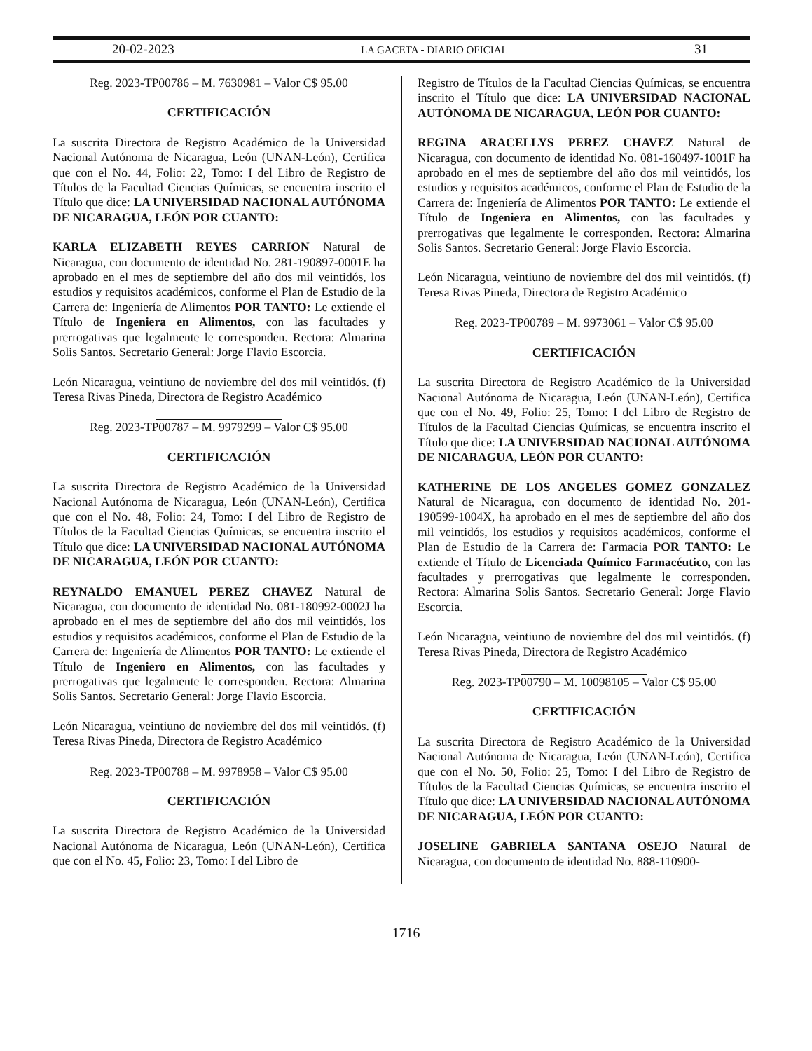20-02-2023 LA GACETA - DIARIO OFICIAL 31
Reg. 2023-TP00786 – M. 7630981 – Valor C$ 95.00
CERTIFICACIÓN
La suscrita Directora de Registro Académico de la Universidad Nacional Autónoma de Nicaragua, León (UNAN-León), Certifica que con el No. 44, Folio: 22, Tomo: I del Libro de Registro de Títulos de la Facultad Ciencias Químicas, se encuentra inscrito el Título que dice: LA UNIVERSIDAD NACIONAL AUTÓNOMA DE NICARAGUA, LEÓN POR CUANTO:
KARLA ELIZABETH REYES CARRION Natural de Nicaragua, con documento de identidad No. 281-190897-0001E ha aprobado en el mes de septiembre del año dos mil veintidós, los estudios y requisitos académicos, conforme el Plan de Estudio de la Carrera de: Ingeniería de Alimentos POR TANTO: Le extiende el Título de Ingeniera en Alimentos, con las facultades y prerrogativas que legalmente le corresponden. Rectora: Almarina Solis Santos. Secretario General: Jorge Flavio Escorcia.
León Nicaragua, veintiuno de noviembre del dos mil veintidós. (f) Teresa Rivas Pineda, Directora de Registro Académico
Reg. 2023-TP00787 – M. 9979299 – Valor C$ 95.00
CERTIFICACIÓN
La suscrita Directora de Registro Académico de la Universidad Nacional Autónoma de Nicaragua, León (UNAN-León), Certifica que con el No. 48, Folio: 24, Tomo: I del Libro de Registro de Títulos de la Facultad Ciencias Químicas, se encuentra inscrito el Título que dice: LA UNIVERSIDAD NACIONAL AUTÓNOMA DE NICARAGUA, LEÓN POR CUANTO:
REYNALDO EMANUEL PEREZ CHAVEZ Natural de Nicaragua, con documento de identidad No. 081-180992-0002J ha aprobado en el mes de septiembre del año dos mil veintidós, los estudios y requisitos académicos, conforme el Plan de Estudio de la Carrera de: Ingeniería de Alimentos POR TANTO: Le extiende el Título de Ingeniero en Alimentos, con las facultades y prerrogativas que legalmente le corresponden. Rectora: Almarina Solis Santos. Secretario General: Jorge Flavio Escorcia.
León Nicaragua, veintiuno de noviembre del dos mil veintidós. (f) Teresa Rivas Pineda, Directora de Registro Académico
Reg. 2023-TP00788 – M. 9978958 – Valor C$ 95.00
CERTIFICACIÓN
La suscrita Directora de Registro Académico de la Universidad Nacional Autónoma de Nicaragua, León (UNAN-León), Certifica que con el No. 45, Folio: 23, Tomo: I del Libro de
Registro de Títulos de la Facultad Ciencias Químicas, se encuentra inscrito el Título que dice: LA UNIVERSIDAD NACIONAL AUTÓNOMA DE NICARAGUA, LEÓN POR CUANTO:
REGINA ARACELLYS PEREZ CHAVEZ Natural de Nicaragua, con documento de identidad No. 081-160497-1001F ha aprobado en el mes de septiembre del año dos mil veintidós, los estudios y requisitos académicos, conforme el Plan de Estudio de la Carrera de: Ingeniería de Alimentos POR TANTO: Le extiende el Título de Ingeniera en Alimentos, con las facultades y prerrogativas que legalmente le corresponden. Rectora: Almarina Solis Santos. Secretario General: Jorge Flavio Escorcia.
León Nicaragua, veintiuno de noviembre del dos mil veintidós. (f) Teresa Rivas Pineda, Directora de Registro Académico
Reg. 2023-TP00789 – M. 9973061 – Valor C$ 95.00
CERTIFICACIÓN
La suscrita Directora de Registro Académico de la Universidad Nacional Autónoma de Nicaragua, León (UNAN-León), Certifica que con el No. 49, Folio: 25, Tomo: I del Libro de Registro de Títulos de la Facultad Ciencias Químicas, se encuentra inscrito el Título que dice: LA UNIVERSIDAD NACIONAL AUTÓNOMA DE NICARAGUA, LEÓN POR CUANTO:
KATHERINE DE LOS ANGELES GOMEZ GONZALEZ Natural de Nicaragua, con documento de identidad No. 201-190599-1004X, ha aprobado en el mes de septiembre del año dos mil veintidós, los estudios y requisitos académicos, conforme el Plan de Estudio de la Carrera de: Farmacia POR TANTO: Le extiende el Título de Licenciada Químico Farmacéutico, con las facultades y prerrogativas que legalmente le corresponden. Rectora: Almarina Solis Santos. Secretario General: Jorge Flavio Escorcia.
León Nicaragua, veintiuno de noviembre del dos mil veintidós. (f) Teresa Rivas Pineda, Directora de Registro Académico
Reg. 2023-TP00790 – M. 10098105 – Valor C$ 95.00
CERTIFICACIÓN
La suscrita Directora de Registro Académico de la Universidad Nacional Autónoma de Nicaragua, León (UNAN-León), Certifica que con el No. 50, Folio: 25, Tomo: I del Libro de Registro de Títulos de la Facultad Ciencias Químicas, se encuentra inscrito el Título que dice: LA UNIVERSIDAD NACIONAL AUTÓNOMA DE NICARAGUA, LEÓN POR CUANTO:
JOSELINE GABRIELA SANTANA OSEJO Natural de Nicaragua, con documento de identidad No. 888-110900-
1716